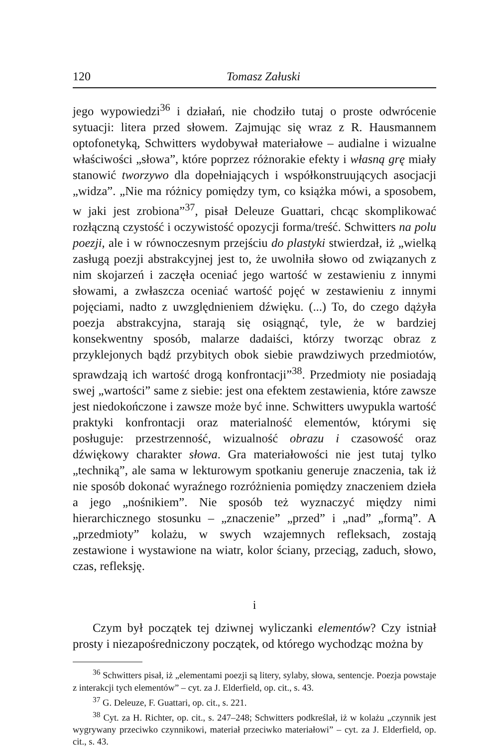120 Tomasz Załuski
jego wypowiedzi<sup>36</sup> i działań, nie chodziło tutaj o proste odwrócenie sytuacji: litera przed słowem. Zajmując się wraz z R. Hausmannem optofonetyką, Schwitters wydobywał materiałowe – audialne i wizualne właściwości „słowa”, które poprzez różnorakie efekty i własną grę miały stanowić tworzywo dla dopełniających i współkonstruujących asocjacji „widza”. „Nie ma różnicy pomiędzy tym, co książka mówi, a sposobem, w jaki jest zrobiona”<sup>37</sup>, pisał Deleuze Guattari, chcąc skomplikować rozłączną czystość i oczywistość opozycji forma/treść. Schwitters na polu poezji, ale i w równoczesnym przejściu do plastyki stwierdzał, iż „wielką zasługą poezji abstrakcyjnej jest to, że uwolniła słowo od związanych z nim skojarzeń i zaczęła oceniać jego wartość w zestawieniu z innymi słowami, a zwłaszcza oceniać wartość pojęć w zestawieniu z innymi pojęciami, nadto z uwzględnieniem dźwięku. (...) To, do czego dążyła poezja abstrakcyjna, starają się osiągnąć, tyle, że w bardziej konsekwentny sposób, malarze dadaiści, którzy tworząc obraz z przyklejonych bądź przybitych obok siebie prawdziwych przedmiotów, sprawdzają ich wartość drogą konfrontacji”<sup>38</sup>. Przedmioty nie posiadają swej „wartości” same z siebie: jest ona efektem zestawienia, które zawsze jest niedokończone i zawsze może być inne. Schwitters uwypukla wartość praktyki konfrontacji oraz materialność elementów, którymi się posługuje: przestrzenność, wizualność obrazu i czasowość oraz dźwiękowy charakter słowa. Gra materiałowości nie jest tutaj tylko „techniką”, ale sama w lekturowym spotkaniu generuje znaczenia, tak iż nie sposób dokonać wyraźnego rozróżnienia pomiędzy znaczeniem dzieła a jego „nośnikiem”. Nie sposób też wyznaczyć między nimi hierarchicznego stosunku – „znaczenie” „przed” i „nad” „formą”. A „przedmioty” kolażu, w swych wzajemnych refleksach, zostają zestawione i wystawione na wiatr, kolor ściany, przeciąg, zaduch, słowo, czas, refleksję.
i
Czym był początek tej dziwnej wyliczanki elementów? Czy istniał prosty i niezapośredniczony początek, od którego wychodząc można by
<sup>36</sup> Schwitters pisał, iż „elementami poezji są litery, sylaby, słowa, sentencje. Poezja powstaje z interakcji tych elementów” – cyt. za J. Elderfield, op. cit., s. 43.
<sup>37</sup> G. Deleuze, F. Guattari, op. cit., s. 221.
<sup>38</sup> Cyt. za H. Richter, op. cit., s. 247–248; Schwitters podkreślał, iż w kolażu „czynnik jest wygrywany przeciwko czynnikowi, materiał przeciwko materiałowi” – cyt. za J. Elderfield, op. cit., s. 43.